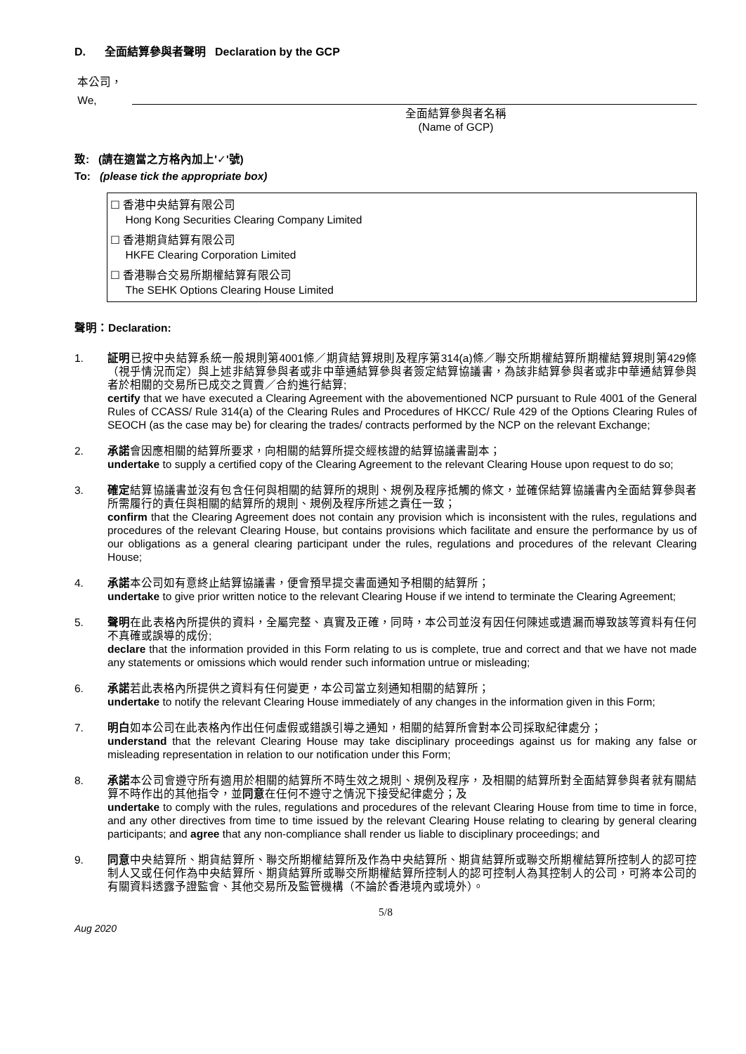D. 全面結算參與者聲明 Declaration by the GCP
本公司，
We,
全面結算參與者名稱
(Name of GCP)
致: (請在適當之方格內加上'✓'號)
To: (please tick the appropriate box)
☐ 香港中央結算有限公司
Hong Kong Securities Clearing Company Limited
☐ 香港期貨結算有限公司
HKFE Clearing Corporation Limited
☐ 香港聯合交易所期權結算有限公司
The SEHK Options Clearing House Limited
聲明：Declaration:
1. 証明已按中央結算系統一般規則第4001條／期貨結算規則及程序第314(a)條／聯交所期權結算所期權結算規則第429條（視乎情況而定）與上述非結算參與者或非中華通結算參與者簽定結算協議書，為該非結算參與者或非中華通結算參與者於相關的交易所已成交之買賣／合約進行結算;
certify that we have executed a Clearing Agreement with the abovementioned NCP pursuant to Rule 4001 of the General Rules of CCASS/ Rule 314(a) of the Clearing Rules and Procedures of HKCC/ Rule 429 of the Options Clearing Rules of SEOCH (as the case may be) for clearing the trades/ contracts performed by the NCP on the relevant Exchange;
2. 承諾會因應相關的結算所要求，向相關的結算所提交經核證的結算協議書副本；
undertake to supply a certified copy of the Clearing Agreement to the relevant Clearing House upon request to do so;
3. 確定結算協議書並沒有包含任何與相關的結算所的規則、規例及程序抵觸的條文，並確保結算協議書內全面結算參與者所需履行的責任與相關的結算所的規則、規例及程序所述之責任一致；
confirm that the Clearing Agreement does not contain any provision which is inconsistent with the rules, regulations and procedures of the relevant Clearing House, but contains provisions which facilitate and ensure the performance by us of our obligations as a general clearing participant under the rules, regulations and procedures of the relevant Clearing House;
4. 承諾本公司如有意終止結算協議書，便會預早提交書面通知予相關的結算所；
undertake to give prior written notice to the relevant Clearing House if we intend to terminate the Clearing Agreement;
5. 聲明在此表格內所提供的資料，全屬完整、真實及正確，同時，本公司並沒有因任何陳述或遺漏而導致該等資料有任何不真確或誤導的成份;
declare that the information provided in this Form relating to us is complete, true and correct and that we have not made any statements or omissions which would render such information untrue or misleading;
6. 承諾若此表格內所提供之資料有任何變更，本公司當立刻通知相關的結算所；
undertake to notify the relevant Clearing House immediately of any changes in the information given in this Form;
7. 明白如本公司在此表格內作出任何虛假或錯誤引導之通知，相關的結算所會對本公司採取紀律處分；
understand that the relevant Clearing House may take disciplinary proceedings against us for making any false or misleading representation in relation to our notification under this Form;
8. 承諾本公司會遵守所有適用於相關的結算所不時生效之規則、規例及程序，及相關的結算所對全面結算參與者就有關結算不時作出的其他指令，並同意在任何不遵守之情況下接受紀律處分；及
undertake to comply with the rules, regulations and procedures of the relevant Clearing House from time to time in force, and any other directives from time to time issued by the relevant Clearing House relating to clearing by general clearing participants; and agree that any non-compliance shall render us liable to disciplinary proceedings; and
9. 同意中央結算所、期貨結算所、聯交所期權結算所及作為中央結算所、期貨結算所或聯交所期權結算所控制人的認可控制人又或任何作為中央結算所、期貨結算所或聯交所期權結算所控制人的認可控制人為其控制人的公司，可將本公司的有關資料透露予證監會、其他交易所及監管機構（不論於香港境內或境外）。
5/8
Aug 2020